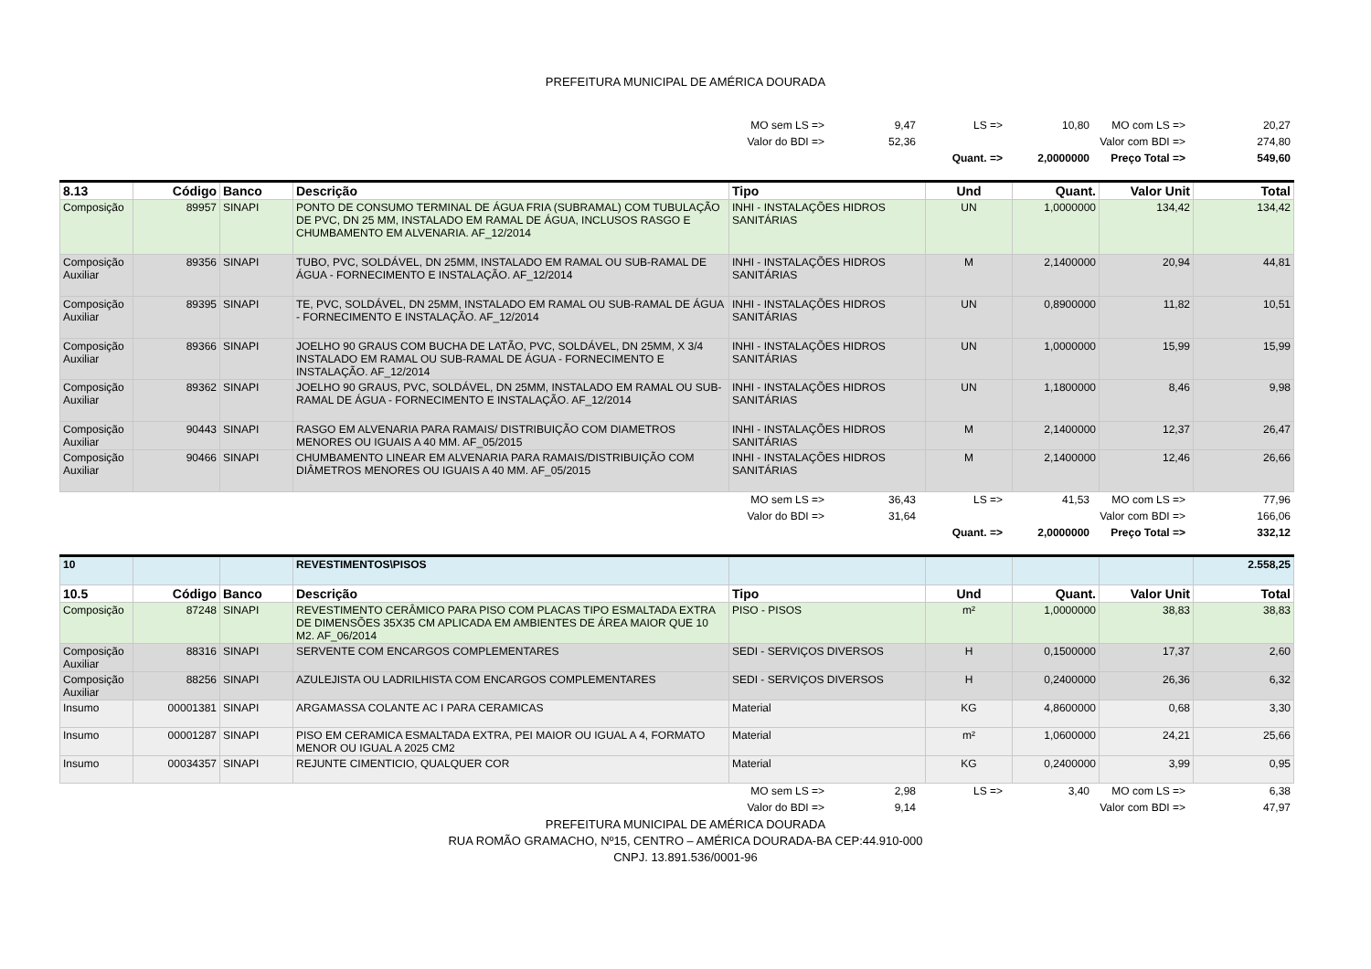PREFEITURA MUNICIPAL DE AMÉRICA DOURADA
| | MO sem LS => | 9,47 | LS => | 10,80 | MO com LS => | 20,27 |
| | Valor do BDI => | 52,36 | | | Valor com BDI => | 274,80 |
| | | | Quant. => | 2,0000000 | Preço Total => | 549,60 |
| 8.13 | Código | Banco | Descrição | Tipo | Und | Quant. | Valor Unit | Total |
| --- | --- | --- | --- | --- | --- | --- | --- | --- |
| Composição | 89957 | SINAPI | PONTO DE CONSUMO TERMINAL DE ÁGUA FRIA (SUBRAMAL) COM TUBULAÇÃO DE PVC, DN 25 MM, INSTALADO EM RAMAL DE ÁGUA, INCLUSOS RASGO E CHUMBAMENTO EM ALVENARIA. AF_12/2014 | INHI - INSTALAÇÕES HIDROS SANITÁRIAS | UN | 1,0000000 | 134,42 | 134,42 |
| Composição Auxiliar | 89356 | SINAPI | TUBO, PVC, SOLDÁVEL, DN 25MM, INSTALADO EM RAMAL OU SUB-RAMAL DE ÁGUA - FORNECIMENTO E INSTALAÇÃO. AF_12/2014 | INHI - INSTALAÇÕES HIDROS SANITÁRIAS | M | 2,1400000 | 20,94 | 44,81 |
| Composição Auxiliar | 89395 | SINAPI | TE, PVC, SOLDÁVEL, DN 25MM, INSTALADO EM RAMAL OU SUB-RAMAL DE ÁGUA - FORNECIMENTO E INSTALAÇÃO. AF_12/2014 | INHI - INSTALAÇÕES HIDROS SANITÁRIAS | UN | 0,8900000 | 11,82 | 10,51 |
| Composição Auxiliar | 89366 | SINAPI | JOELHO 90 GRAUS COM BUCHA DE LATÃO, PVC, SOLDÁVEL, DN 25MM, X 3/4 INSTALADO EM RAMAL OU SUB-RAMAL DE ÁGUA - FORNECIMENTO E INSTALAÇÃO. AF_12/2014 | INHI - INSTALAÇÕES HIDROS SANITÁRIAS | UN | 1,0000000 | 15,99 | 15,99 |
| Composição Auxiliar | 89362 | SINAPI | JOELHO 90 GRAUS, PVC, SOLDÁVEL, DN 25MM, INSTALADO EM RAMAL OU SUB-RAMAL DE ÁGUA - FORNECIMENTO E INSTALAÇÃO. AF_12/2014 | INHI - INSTALAÇÕES HIDROS SANITÁRIAS | UN | 1,1800000 | 8,46 | 9,98 |
| Composição Auxiliar | 90443 | SINAPI | RASGO EM ALVENARIA PARA RAMAIS/ DISTRIBUIÇÃO COM DIAMETROS MENORES OU IGUAIS A 40 MM. AF_05/2015 | INHI - INSTALAÇÕES HIDROS SANITÁRIAS | M | 2,1400000 | 12,37 | 26,47 |
| Composição Auxiliar | 90466 | SINAPI | CHUMBAMENTO LINEAR EM ALVENARIA PARA RAMAIS/DISTRIBUIÇÃO COM DIÂMETROS MENORES OU IGUAIS A 40 MM. AF_05/2015 | INHI - INSTALAÇÕES HIDROS SANITÁRIAS | M | 2,1400000 | 12,46 | 26,66 |
| | MO sem LS => | 36,43 | LS => | 41,53 | MO com LS => | 77,96 |
| | Valor do BDI => | 31,64 | | | Valor com BDI => | 166,06 |
| | | | Quant. => | 2,0000000 | Preço Total => | 332,12 |
| 10 | | | REVESTIMENTOS\PISOS | | | | | 2.558,25 |
| 10.5 | Código | Banco | Descrição | Tipo | Und | Quant. | Valor Unit | Total |
| Composição | 87248 | SINAPI | REVESTIMENTO CERÂMICO PARA PISO COM PLACAS TIPO ESMALTADA EXTRA DE DIMENSÕES 35X35 CM APLICADA EM AMBIENTES DE ÁREA MAIOR QUE 10 M2. AF_06/2014 | PISO - PISOS | m² | 1,0000000 | 38,83 | 38,83 |
| Composição Auxiliar | 88316 | SINAPI | SERVENTE COM ENCARGOS COMPLEMENTARES | SEDI - SERVIÇOS DIVERSOS | H | 0,1500000 | 17,37 | 2,60 |
| Composição Auxiliar | 88256 | SINAPI | AZULEJISTA OU LADRILHISTA COM ENCARGOS COMPLEMENTARES | SEDI - SERVIÇOS DIVERSOS | H | 0,2400000 | 26,36 | 6,32 |
| Insumo | 00001381 | SINAPI | ARGAMASSA COLANTE AC I PARA CERAMICAS | Material | KG | 4,8600000 | 0,68 | 3,30 |
| Insumo | 00001287 | SINAPI | PISO EM CERAMICA ESMALTADA EXTRA, PEI MAIOR OU IGUAL A 4, FORMATO MENOR OU IGUAL A 2025 CM2 | Material | m² | 1,0600000 | 24,21 | 25,66 |
| Insumo | 00034357 | SINAPI | REJUNTE CIMENTICIO, QUALQUER COR | Material | KG | 0,2400000 | 3,99 | 0,95 |
| | MO sem LS => | 2,98 | LS => | 3,40 | MO com LS => | 6,38 |
| | Valor do BDI => | 9,14 | | | Valor com BDI => | 47,97 |
PREFEITURA MUNICIPAL DE AMÉRICA DOURADA
RUA ROMÃO GRAMACHO, Nº15, CENTRO – AMÉRICA DOURADA-BA CEP:44.910-000
CNPJ. 13.891.536/0001-96